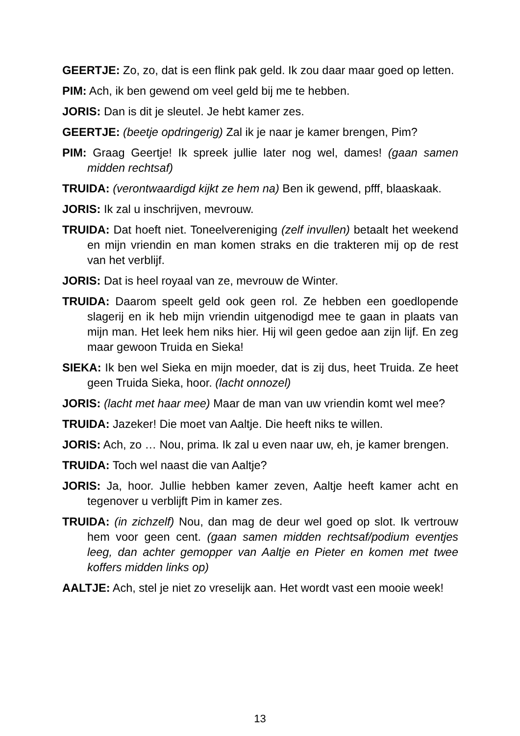GEERTJE: Zo, zo, dat is een flink pak geld. Ik zou daar maar goed op letten.
PIM: Ach, ik ben gewend om veel geld bij me te hebben.
JORIS: Dan is dit je sleutel. Je hebt kamer zes.
GEERTJE: (beetje opdringerig) Zal ik je naar je kamer brengen, Pim?
PIM: Graag Geertje! Ik spreek jullie later nog wel, dames! (gaan samen midden rechtsaf)
TRUIDA: (verontwaardigd kijkt ze hem na) Ben ik gewend, pfff, blaaskaak.
JORIS: Ik zal u inschrijven, mevrouw.
TRUIDA: Dat hoeft niet. Toneelvereniging (zelf invullen) betaalt het weekend en mijn vriendin en man komen straks en die trakteren mij op de rest van het verblijf.
JORIS: Dat is heel royaal van ze, mevrouw de Winter.
TRUIDA: Daarom speelt geld ook geen rol. Ze hebben een goedlopende slagerij en ik heb mijn vriendin uitgenodigd mee te gaan in plaats van mijn man. Het leek hem niks hier. Hij wil geen gedoe aan zijn lijf. En zeg maar gewoon Truida en Sieka!
SIEKA: Ik ben wel Sieka en mijn moeder, dat is zij dus, heet Truida. Ze heet geen Truida Sieka, hoor. (lacht onnozel)
JORIS: (lacht met haar mee) Maar de man van uw vriendin komt wel mee?
TRUIDA: Jazeker! Die moet van Aaltje. Die heeft niks te willen.
JORIS: Ach, zo … Nou, prima. Ik zal u even naar uw, eh, je kamer brengen.
TRUIDA: Toch wel naast die van Aaltje?
JORIS: Ja, hoor. Jullie hebben kamer zeven, Aaltje heeft kamer acht en tegenover u verblijft Pim in kamer zes.
TRUIDA: (in zichzelf) Nou, dan mag de deur wel goed op slot. Ik vertrouw hem voor geen cent. (gaan samen midden rechtsaf/podium eventjes leeg, dan achter gemopper van Aaltje en Pieter en komen met twee koffers midden links op)
AALTJE: Ach, stel je niet zo vreselijk aan. Het wordt vast een mooie week!
13